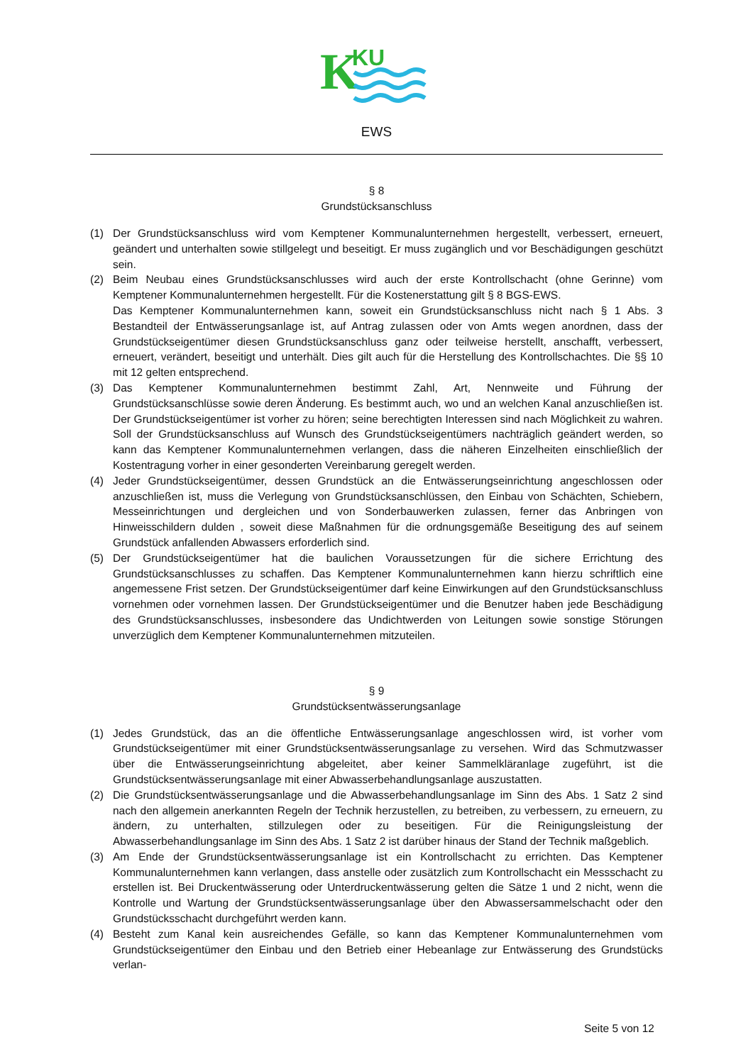K
KU
EWS
§ 8
Grundstücksanschluss
(1) Der Grundstücksanschluss wird vom Kemptener Kommunalunternehmen hergestellt, verbessert, erneuert, geändert und unterhalten sowie stillgelegt und beseitigt. Er muss zugänglich und vor Beschädigungen geschützt sein.
(2) Beim Neubau eines Grundstücksanschlusses wird auch der erste Kontrollschacht (ohne Gerinne) vom Kemptener Kommunalunternehmen hergestellt. Für die Kostenerstattung gilt § 8 BGS-EWS.
Das Kemptener Kommunalunternehmen kann, soweit ein Grundstücksanschluss nicht nach § 1 Abs. 3 Bestandteil der Entwässerungsanlage ist, auf Antrag zulassen oder von Amts wegen anordnen, dass der Grundstückseigentümer diesen Grundstücksanschluss ganz oder teilweise herstellt, anschafft, verbessert, erneuert, verändert, beseitigt und unterhält. Dies gilt auch für die Herstellung des Kontrollschachtes. Die §§ 10 mit 12 gelten entsprechend.
(3) Das Kemptener Kommunalunternehmen bestimmt Zahl, Art, Nennweite und Führung der Grundstücksanschlüsse sowie deren Änderung. Es bestimmt auch, wo und an welchen Kanal anzuschließen ist. Der Grundstückseigentümer ist vorher zu hören; seine berechtigten Interessen sind nach Möglichkeit zu wahren. Soll der Grundstücksanschluss auf Wunsch des Grundstückseigentümers nachträglich geändert werden, so kann das Kemptener Kommunalunternehmen verlangen, dass die näheren Einzelheiten einschließlich der Kostentragung vorher in einer gesonderten Vereinbarung geregelt werden.
(4) Jeder Grundstückseigentümer, dessen Grundstück an die Entwässerungseinrichtung angeschlossen oder anzuschließen ist, muss die Verlegung von Grundstücksanschlüssen, den Einbau von Schächten, Schiebern, Messeinrichtungen und dergleichen und von Sonderbauwerken zulassen, ferner das Anbringen von Hinweisschildern dulden , soweit diese Maßnahmen für die ordnungsgemäße Beseitigung des auf seinem Grundstück anfallenden Abwassers erforderlich sind.
(5) Der Grundstückseigentümer hat die baulichen Voraussetzungen für die sichere Errichtung des Grundstücksanschlusses zu schaffen. Das Kemptener Kommunalunternehmen kann hierzu schriftlich eine angemessene Frist setzen. Der Grundstückseigentümer darf keine Einwirkungen auf den Grundstücksanschluss vornehmen oder vornehmen lassen. Der Grundstückseigentümer und die Benutzer haben jede Beschädigung des Grundstücksanschlusses, insbesondere das Undichtwerden von Leitungen sowie sonstige Störungen unverzüglich dem Kemptener Kommunalunternehmen mitzuteilen.
§ 9
Grundstücksentwässerungsanlage
(1) Jedes Grundstück, das an die öffentliche Entwässerungsanlage angeschlossen wird, ist vorher vom Grundstückseigentümer mit einer Grundstücksentwässerungsanlage zu versehen. Wird das Schmutzwasser über die Entwässerungseinrichtung abgeleitet, aber keiner Sammelkläranlage zugeführt, ist die Grundstücksentwässerungsanlage mit einer Abwasserbehandlungsanlage auszustatten.
(2) Die Grundstücksentwässerungsanlage und die Abwasserbehandlungsanlage im Sinn des Abs. 1 Satz 2 sind nach den allgemein anerkannten Regeln der Technik herzustellen, zu betreiben, zu verbessern, zu erneuern, zu ändern, zu unterhalten, stillzulegen oder zu beseitigen. Für die Reinigungsleistung der Abwasserbehandlungsanlage im Sinn des Abs. 1 Satz 2 ist darüber hinaus der Stand der Technik maßgeblich.
(3) Am Ende der Grundstücksentwässerungsanlage ist ein Kontrollschacht zu errichten. Das Kemptener Kommunalunternehmen kann verlangen, dass anstelle oder zusätzlich zum Kontrollschacht ein Messschacht zu erstellen ist. Bei Druckentwässerung oder Unterdruckentwässerung gelten die Sätze 1 und 2 nicht, wenn die Kontrolle und Wartung der Grundstücksentwässerungsanlage über den Abwassersammelschacht oder den Grundstücksschacht durchgeführt werden kann.
(4) Besteht zum Kanal kein ausreichendes Gefälle, so kann das Kemptener Kommunalunternehmen vom Grundstückseigentümer den Einbau und den Betrieb einer Hebeanlage zur Entwässerung des Grundstücks verlan-
Seite 5 von 12